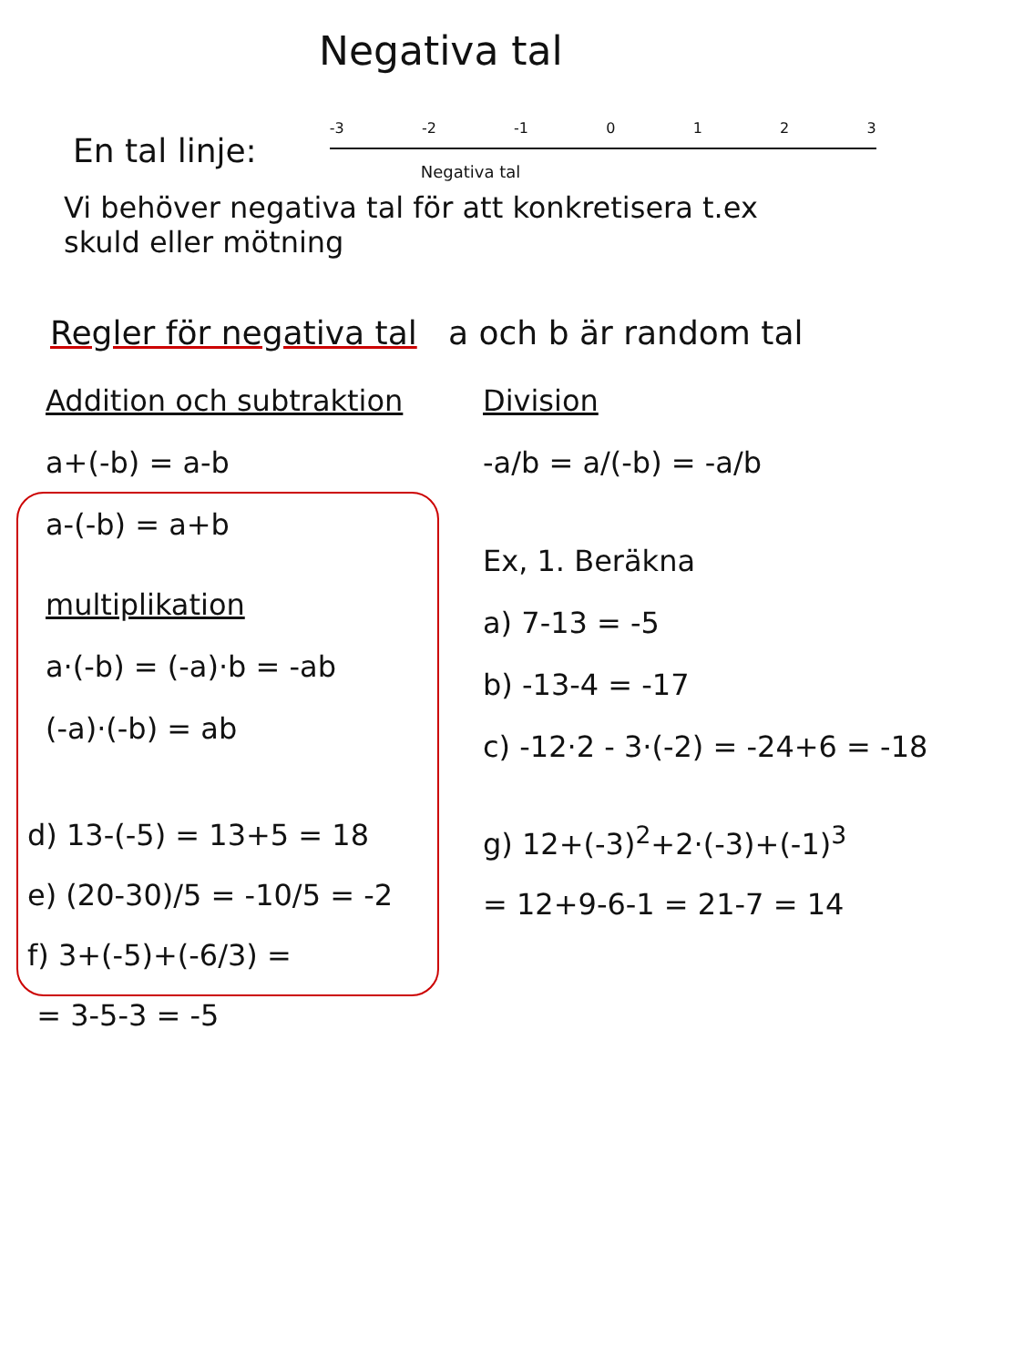Negativa tal
En tal linje:
-3 -2 -1 0123
Negativa tal
Vi behöver negativa tal för att konkretisera t.ex
skuld eller mötning
Regler för negativa tal a och b är random tal
Addition och subtraktion
a+(-b) = a-b
a-(-b) = a+b
multiplikation
a·(-b) = (-a)·b = -ab
(-a)·(-b) = ab
Division
-a/b = a/(-b) = -a/b
Ex, 1. Beräkna
a) 7-13 = -5
b) -13-4 = -17
c) -12·2 - 3·(-2) = -24+6 = -18
d) 13-(-5) = 13+5 = 18
e) (20-30)/5 = -10/5 = -2
f) 3+(-5)+(-6/3) =
= 3-5-3 = -5
g) 12+(-3)<sup>2</sup>+2·(-3)+(-1)<sup>3</sup>
= 12+9-6-1 = 21-7 = 14